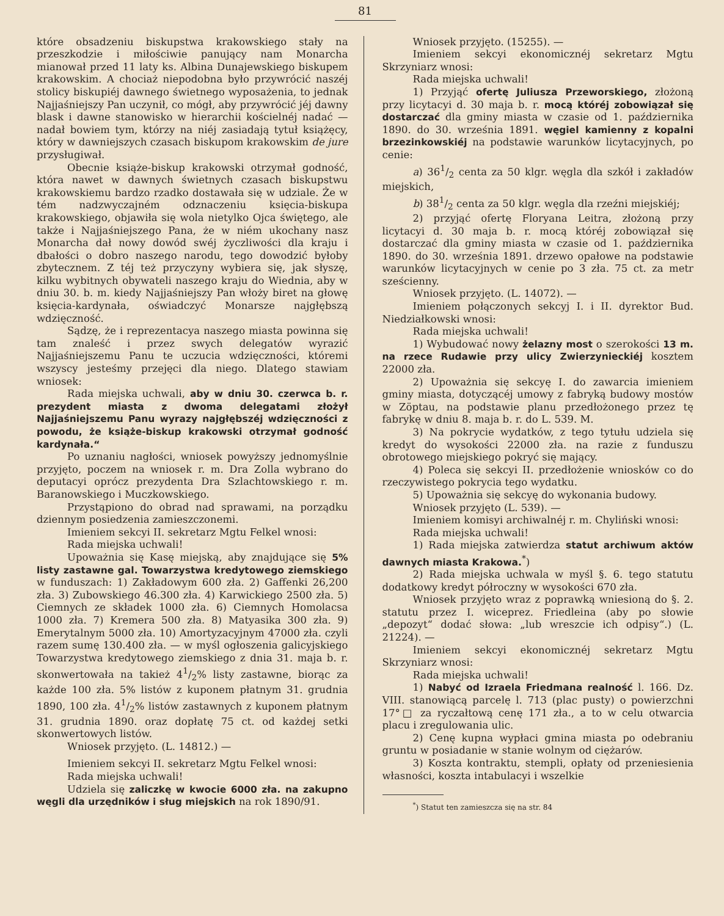81
które obsadzeniu biskupstwa krakowskiego stały na przeszkodzie i miłościwie panujący nam Monarcha mianował przed 11 laty ks. Albina Dunajewskiego biskupem krakowskim. A chociaż niepodobna było przywrócić naszéj stolicy biskupiéj dawnego świetnego wyposażenia, to jednak Najjaśniejszy Pan uczynił, co mógł, aby przywrócić jéj dawny blask i dawne stanowisko w hierarchii kościelnéj nadać — nadał bowiem tym, którzy na niéj zasiadają tytuł książęcy, który w dawniejszych czasach biskupom krakowskim de jure przysługiwał.
Obecnie książe-biskup krakowski otrzymał godność, która nawet w dawnych świetnych czasach biskupstwu krakowskiemu bardzo rzadko dostawała się w udziale. Że w tém nadzwyczajném odznaczeniu księcia-biskupa krakowskiego, objawiła się wola nietylko Ojca świętego, ale także i Najjaśniejszego Pana, że w niém ukochany nasz Monarcha dał nowy dowód swéj życzliwości dla kraju i dbałości o dobro naszego narodu, tego dowodzić byłoby zbytecznem. Z téj też przyczyny wybiera się, jak słyszę, kilku wybitnych obywateli naszego kraju do Wiednia, aby w dniu 30. b. m. kiedy Najjaśniejszy Pan włoży biret na głowę księcia-kardynała, oświadczyć Monarsze najgłębszą wdzięczność.
Sądzę, że i reprezentacya naszego miasta powinna się tam znaleść i przez swych delegatów wyrazić Najjaśniejszemu Panu te uczucia wdzięczności, któremi wszyscy jesteśmy przejęci dla niego. Dlatego stawiam wniosek:
Rada miejska uchwali, aby w dniu 30. czerwca b. r. prezydent miasta z dwoma delegatami złożył Najjaśniejszemu Panu wyrazy najgłębszéj wdzięczności z powodu, że książe-biskup krakowski otrzymał godność kardynała.“
Po uznaniu nagłości, wniosek powyższy jednomyślnie przyjęto, poczem na wniosek r. m. Dra Zolla wybrano do deputacyi oprócz prezydenta Dra Szlachtowskiego r. m. Baranowskiego i Muczkowskiego.
Przystąpiono do obrad nad sprawami, na porządku dziennym posiedzenia zamieszczonemi.
Imieniem sekcyi II. sekretarz Mgtu Felkel wnosi:
Rada miejska uchwali!
Upoważnia się Kasę miejską, aby znajdujące się 5% listy zastawne gal. Towarzystwa kredytowego ziemskiego w funduszach: 1) Zakładowym 600 zła. 2) Gaffenki 26,200 zła. 3) Zubowskiego 46.300 zła. 4) Karwickiego 2500 zła. 5) Ciemnych ze składek 1000 zła. 6) Ciemnych Homolacsa 1000 zła. 7) Kremera 500 zła. 8) Matyasika 300 zła. 9) Emerytalnym 5000 zła. 10) Amortyzacyjnym 47000 zła. czyli razem sumę 130.400 zła. — w myśl ogłoszenia galicyjskiego Towarzystwa kredytowego ziemskiego z dnia 31. maja b. r. skonwertowała na takież 41/2% listy zastawne, biorąc za każde 100 zła. 5% listów z kuponem płatnym 31. grudnia 1890, 100 zła. 41/2% listów zastawnych z kuponem płatnym 31. grudnia 1890. oraz dopłatę 75 ct. od każdej setki skonwertowych listów.
Wniosek przyjęto. (L. 14812.) —
Imieniem sekcyi II. sekretarz Mgtu Felkel wnosi:
Rada miejska uchwali!
Udziela się zaliczkę w kwocie 6000 zła. na zakupno węgli dla urzędników i sług miejskich na rok 1890/91.
Wniosek przyjęto. (15255). —
Imieniem sekcyi ekonomicznéj sekretarz Mgtu Skrzyniarz wnosi:
Rada miejska uchwali!
1) Przyjąć ofertę Juliusza Przeworskiego, złożoną przy licytacyi d. 30 maja b. r. mocą któréj zobowiązał się dostarczać dla gminy miasta w czasie od 1. października 1890. do 30. września 1891. węgiel kamienny z kopalni brzezinkowskiéj na podstawie warunków licytacyjnych, po cenie:
a) 361/2 centa za 50 klgr. węgla dla szkół i zakładów miejskich,
b) 381/2 centa za 50 klgr. węgla dla rzeźni miejskiéj;
2) przyjąć ofertę Floryana Leitra, złożoną przy licytacyi d. 30 maja b. r. mocą któréj zobowiązał się dostarczać dla gminy miasta w czasie od 1. października 1890. do 30. września 1891. drzewo opałowe na podstawie warunków licytacyjnych w cenie po 3 zła. 75 ct. za metr sześcienny.
Wniosek przyjęto. (L. 14072). —
Imieniem połączonych sekcyj I. i II. dyrektor Bud. Niedziałkowski wnosi:
Rada miejska uchwali!
1) Wybudować nowy żelazny most o szerokości 13 m. na rzece Rudawie przy ulicy Zwierzynieckiéj kosztem 22000 zła.
2) Upoważnia się sekcyę I. do zawarcia imieniem gminy miasta, dotyczącéj umowy z fabryką budowy mostów w Zöptau, na podstawie planu przedłożonego przez tę fabrykę w dniu 8. maja b. r. do L. 539. M.
3) Na pokrycie wydatków, z tego tytułu udziela się kredyt do wysokości 22000 zła. na razie z funduszu obrotowego miejskiego pokryć się mający.
4) Poleca się sekcyi II. przedłożenie wniosków co do rzeczywistego pokrycia tego wydatku.
5) Upoważnia się sekcyę do wykonania budowy.
Wniosek przyjęto (L. 539). —
Imieniem komisyi archiwalnéj r. m. Chyliński wnosi:
Rada miejska uchwali!
1) Rada miejska zatwierdza statut archiwum aktów dawnych miasta Krakowa.<sup>*</sup>)
2) Rada miejska uchwala w myśl §. 6. tego statutu dodatkowy kredyt półroczny w wysokości 670 zła.
Wniosek przyjęto wraz z poprawką wniesioną do §. 2. statutu przez I. wiceprez. Friedleina (aby po słowie „depozyt“ dodać słowa: „lub wreszcie ich odpisy“.) (L. 21224). —
Imieniem sekcyi ekonomicznéj sekretarz Mgtu Skrzyniarz wnosi:
Rada miejska uchwali!
1) Nabyć od Izraela Friedmana realność l. 166. Dz. VIII. stanowiącą parcelę l. 713 (plac pusty) o powierzchni 17°□ za ryczałtową cenę 171 zła., a to w celu otwarcia placu i zregulowania ulic.
2) Cenę kupna wypłaci gmina miasta po odebraniu gruntu w posiadanie w stanie wolnym od ciężarów.
3) Koszta kontraktu, stempli, opłaty od przeniesienia własności, koszta intabulacyi i wszelkie
<sup>*</sup>) Statut ten zamieszcza się na str. 84